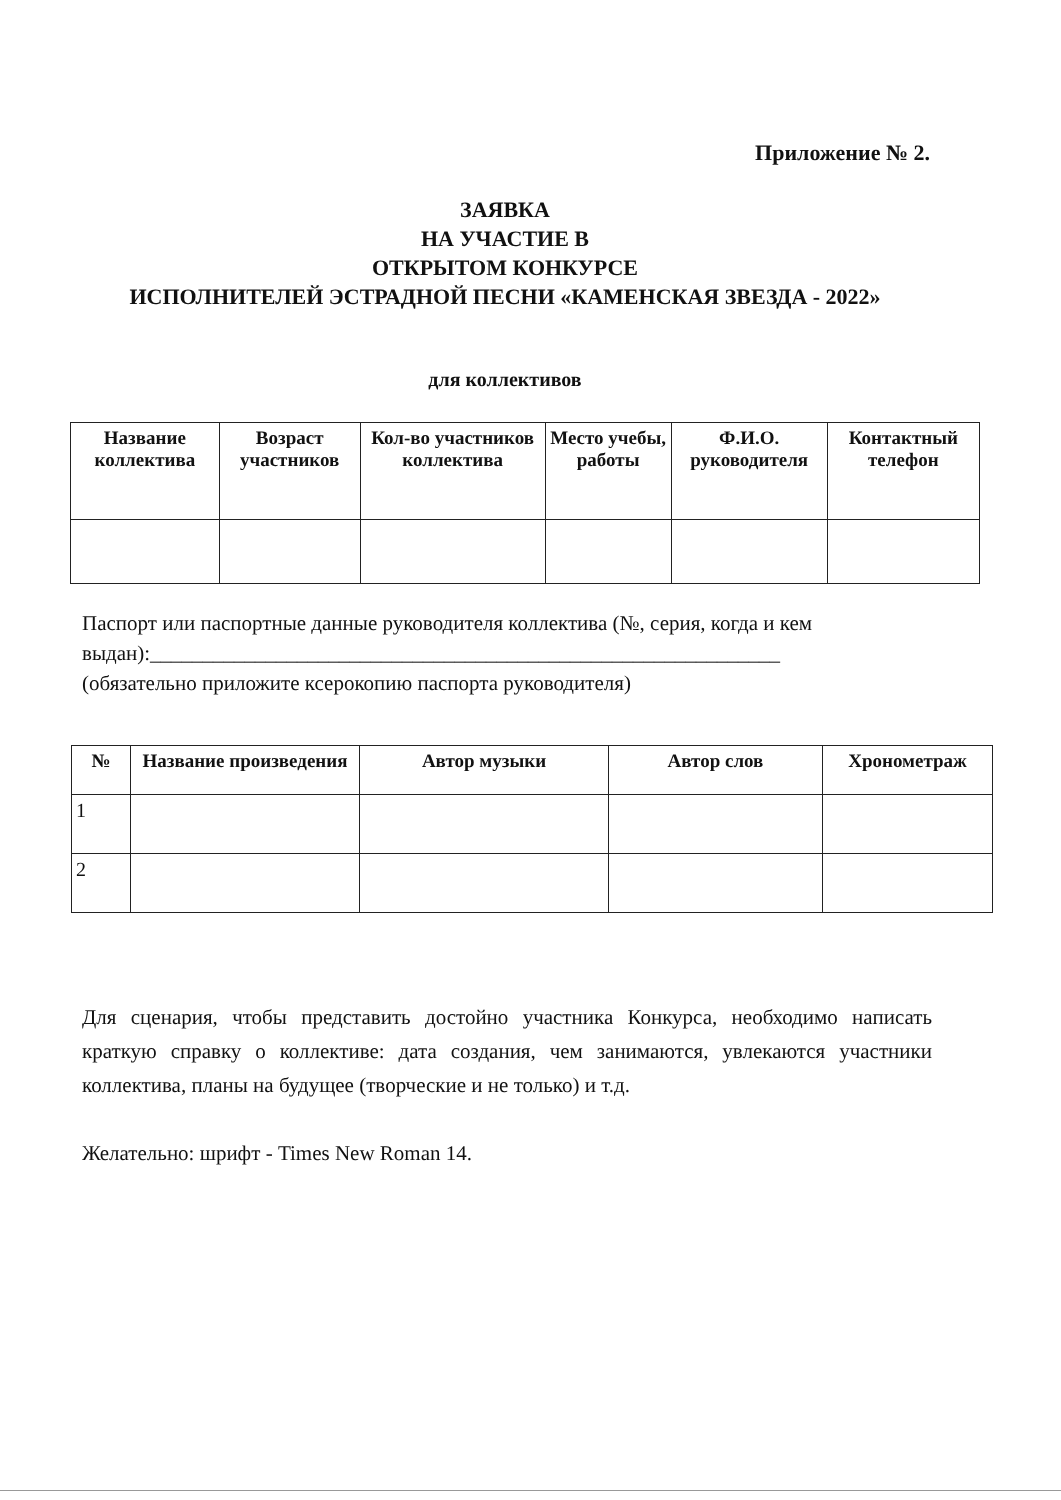Приложение № 2.
ЗАЯВКА
НА УЧАСТИЕ В
ОТКРЫТОМ КОНКУРСЕ
ИСПОЛНИТЕЛЕЙ ЭСТРАДНОЙ ПЕСНИ «КАМЕНСКАЯ ЗВЕЗДА - 2022»
для коллективов
| Название коллектива | Возраст участников | Кол-во участников коллектива | Место учебы, работы | Ф.И.О. руководителя | Контактный телефон |
| --- | --- | --- | --- | --- | --- |
Паспорт или паспортные данные руководителя коллектива (№, серия, когда и кем выдан):____________________________________________________________
(обязательно приложите ксерокопию паспорта руководителя)
| № | Название произведения | Автор музыки | Автор слов | Хронометраж |
| --- | --- | --- | --- | --- |
| 1 | | | | |
| 2 | | | | |
Для сценария, чтобы представить достойно участника Конкурса, необходимо написать краткую справку о коллективе: дата создания, чем занимаются, увлекаются участники коллектива, планы на будущее (творческие и не только) и т.д.
Желательно: шрифт - Times New Roman 14.